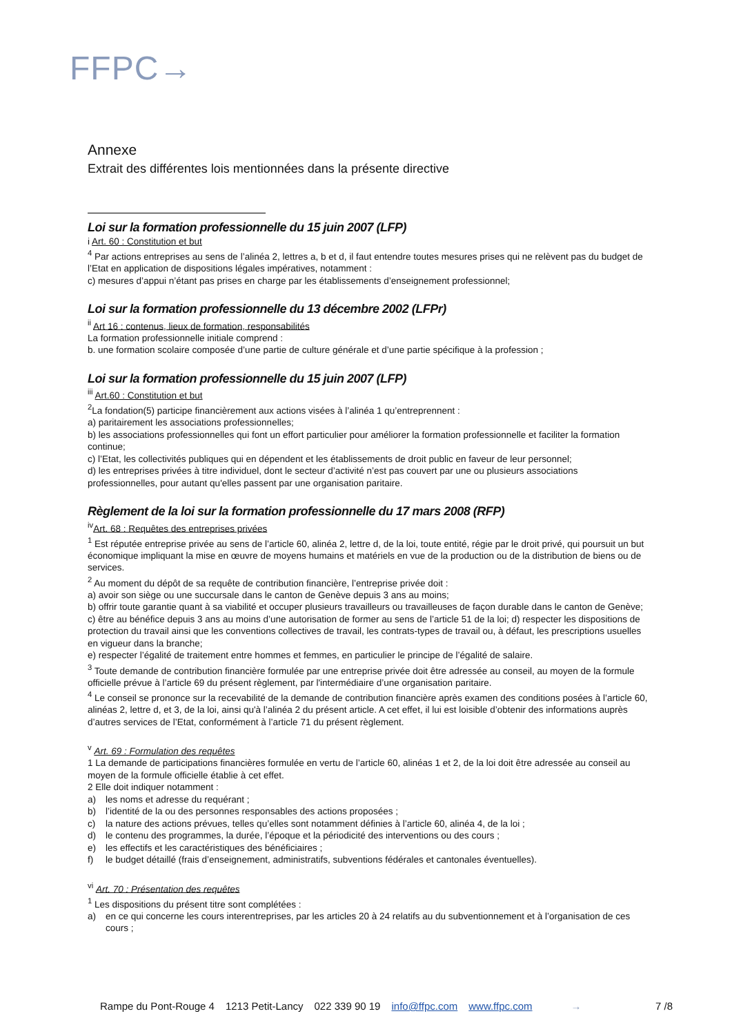FFPC→
Annexe
Extrait des différentes lois mentionnées dans la présente directive
Loi sur la formation professionnelle du 15 juin 2007 (LFP)
i Art. 60 : Constitution et but
<sup>4</sup> Par actions entreprises au sens de l’alinéa 2, lettres a, b et d, il faut entendre toutes mesures prises qui ne relèvent pas du budget de l’Etat en application de dispositions légales impératives, notamment :
c) mesures d’appui n’étant pas prises en charge par les établissements d’enseignement professionnel;
Loi sur la formation professionnelle du 13 décembre 2002 (LFPr)
<sup>ii</sup> Art 16 : contenus, lieux de formation, responsabilités
La formation professionnelle initiale comprend :
b. une formation scolaire composée d’une partie de culture générale et d’une partie spécifique à la profession ;
Loi sur la formation professionnelle du 15 juin 2007 (LFP)
<sup>iii</sup> Art.60 : Constitution et but
<sup>2</sup> La fondation(5) participe financièrement aux actions visées à l’alinéa 1 qu’entreprennent :
a) paritairement les associations professionnelles;
b) les associations professionnelles qui font un effort particulier pour améliorer la formation professionnelle et faciliter la formation continue;
c) l’Etat, les collectivités publiques qui en dépendent et les établissements de droit public en faveur de leur personnel;
d) les entreprises privées à titre individuel, dont le secteur d’activité n’est pas couvert par une ou plusieurs associations professionnelles, pour autant qu'elles passent par une organisation paritaire.
Règlement de la loi sur la formation professionnelle du 17 mars 2008 (RFP)
<sup>iv</sup>Art. 68 : Requêtes des entreprises privées
<sup>1</sup> Est réputée entreprise privée au sens de l’article 60, alinéa 2, lettre d, de la loi, toute entité, régie par le droit privé, qui poursuit un but économique impliquant la mise en œuvre de moyens humains et matériels en vue de la production ou de la distribution de biens ou de services.
<sup>2</sup> Au moment du dépôt de sa requête de contribution financière, l’entreprise privée doit :
a) avoir son siège ou une succursale dans le canton de Genève depuis 3 ans au moins;
b) offrir toute garantie quant à sa viabilité et occuper plusieurs travailleurs ou travailleuses de façon durable dans le canton de Genève;
c) être au bénéfice depuis 3 ans au moins d’une autorisation de former au sens de l’article 51 de la loi; d) respecter les dispositions de protection du travail ainsi que les conventions collectives de travail, les contrats-types de travail ou, à défaut, les prescriptions usuelles en vigueur dans la branche;
e) respecter l’égalité de traitement entre hommes et femmes, en particulier le principe de l’égalité de salaire.
<sup>3</sup> Toute demande de contribution financière formulée par une entreprise privée doit être adressée au conseil, au moyen de la formule officielle prévue à l’article 69 du présent règlement, par l'intermédiaire d’une organisation paritaire.
<sup>4</sup> Le conseil se prononce sur la recevabilité de la demande de contribution financière après examen des conditions posées à l’article 60, alinéas 2, lettre d, et 3, de la loi, ainsi qu'à l’alinéa 2 du présent article. A cet effet, il lui est loisible d’obtenir des informations auprès d’autres services de l’Etat, conformément à l’article 71 du présent règlement.
<sup>v</sup> Art. 69 : Formulation des requêtes
1 La demande de participations financières formulée en vertu de l’article 60, alinéas 1 et 2, de la loi doit être adressée au conseil au moyen de la formule officielle établie à cet effet.
2 Elle doit indiquer notamment :
a) les noms et adresse du requérant ;
b) l’identité de la ou des personnes responsables des actions proposées ;
c) la nature des actions prévues, telles qu’elles sont notamment définies à l’article 60, alinéa 4, de la loi ;
d) le contenu des programmes, la durée, l’époque et la périodicité des interventions ou des cours ;
e) les effectifs et les caractéristiques des bénéficiaires ;
f) le budget détaillé (frais d’enseignement, administratifs, subventions fédérales et cantonales éventuelles).
<sup>vi</sup> Art. 70 : Présentation des requêtes
<sup>1</sup> Les dispositions du présent titre sont complétées :
a) en ce qui concerne les cours interentreprises, par les articles 20 à 24 relatifs au du subventionnement et à l’organisation de ces cours ;
Rampe du Pont-Rouge 4 1213 Petit-Lancy 022 339 90 19 info@ffpc.com www.ffpc.com → 7 /8